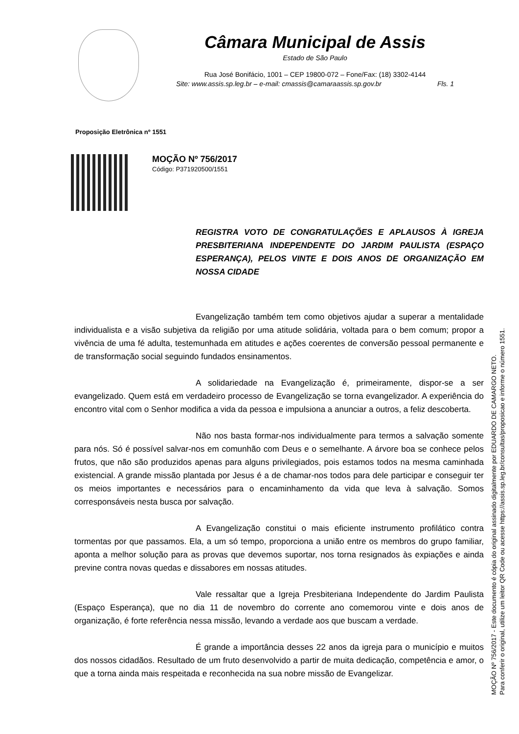Câmara Municipal de Assis
Estado de São Paulo
Rua José Bonifácio, 1001 – CEP 19800-072 – Fone/Fax: (18) 3302-4144
Site: www.assis.sp.leg.br – e-mail: cmassis@camaraassis.sp.gov.br Fls. 1
Proposição Eletrônica nº 1551
MOÇÃO Nº 756/2017
Código: P371920500/1551
REGISTRA VOTO DE CONGRATULAÇÕES E APLAUSOS À IGREJA PRESBITERIANA INDEPENDENTE DO JARDIM PAULISTA (ESPAÇO ESPERANÇA), PELOS VINTE E DOIS ANOS DE ORGANIZAÇÃO EM NOSSA CIDADE
Evangelização também tem como objetivos ajudar a superar a mentalidade individualista e a visão subjetiva da religião por uma atitude solidária, voltada para o bem comum; propor a vivência de uma fé adulta, testemunhada em atitudes e ações coerentes de conversão pessoal permanente e de transformação social seguindo fundados ensinamentos.
A solidariedade na Evangelização é, primeiramente, dispor-se a ser evangelizado. Quem está em verdadeiro processo de Evangelização se torna evangelizador. A experiência do encontro vital com o Senhor modifica a vida da pessoa e impulsiona a anunciar a outros, a feliz descoberta.
Não nos basta formar-nos individualmente para termos a salvação somente para nós. Só é possível salvar-nos em comunhão com Deus e o semelhante. A árvore boa se conhece pelos frutos, que não são produzidos apenas para alguns privilegiados, pois estamos todos na mesma caminhada existencial. A grande missão plantada por Jesus é a de chamar-nos todos para dele participar e conseguir ter os meios importantes e necessários para o encaminhamento da vida que leva à salvação. Somos corresponsáveis nesta busca por salvação.
A Evangelização constitui o mais eficiente instrumento profilático contra tormentas por que passamos. Ela, a um só tempo, proporciona a união entre os membros do grupo familiar, aponta a melhor solução para as provas que devemos suportar, nos torna resignados às expiações e ainda previne contra novas quedas e dissabores em nossas atitudes.
Vale ressaltar que a Igreja Presbiteriana Independente do Jardim Paulista (Espaço Esperança), que no dia 11 de novembro do corrente ano comemorou vinte e dois anos de organização, é forte referência nessa missão, levando a verdade aos que buscam a verdade.
É grande a importância desses 22 anos da igreja para o município e muitos dos nossos cidadãos. Resultado de um fruto desenvolvido a partir de muita dedicação, competência e amor, o que a torna ainda mais respeitada e reconhecida na sua nobre missão de Evangelizar.
MOÇÃO Nº 756/2017 - Este documento é cópia do original assinado digitalmente por EDUARDO DE CAMARGO NETO.
Para conferir o original, utilize um leitor QR Code ou acesse https://assis.sp.leg.br/consultas/proposicao e informe o número 1551.